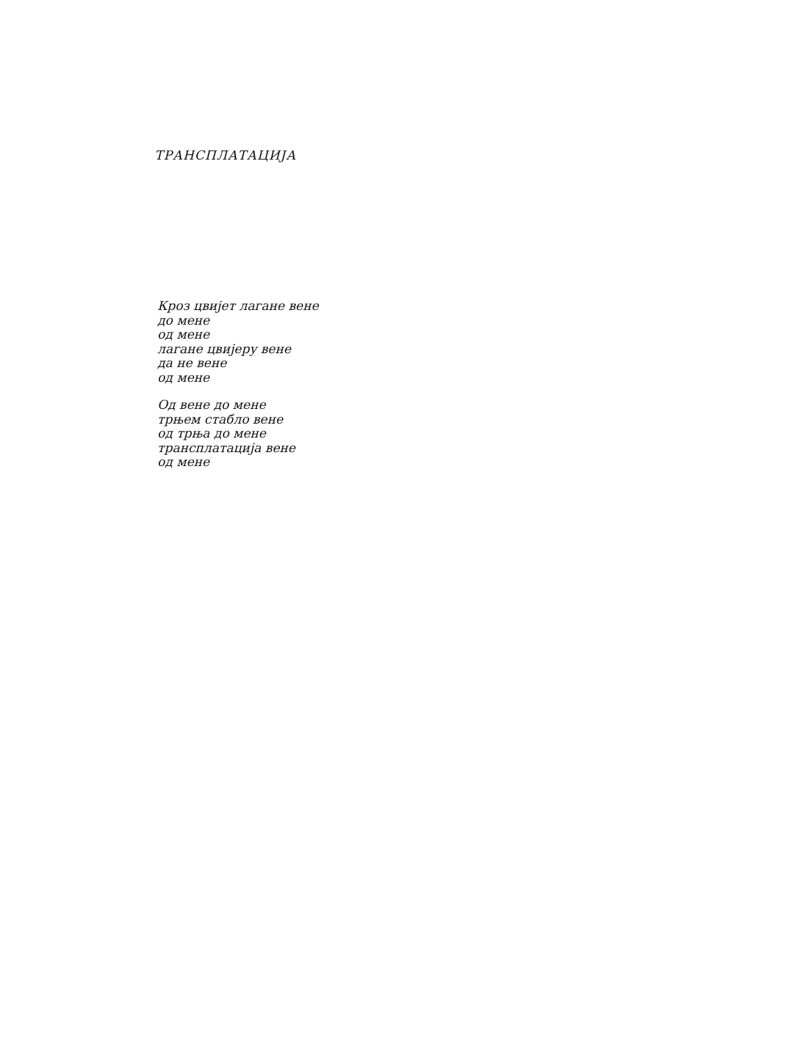ТРАНСПЛАТАЦИЈА
Кроз цвијет лагане вене
до мене
од мене
лагане цвијеру вене
да не вене
од мене
Од вене до мене
трњем стабло вене
од трња до мене
трансплатација вене
од мене